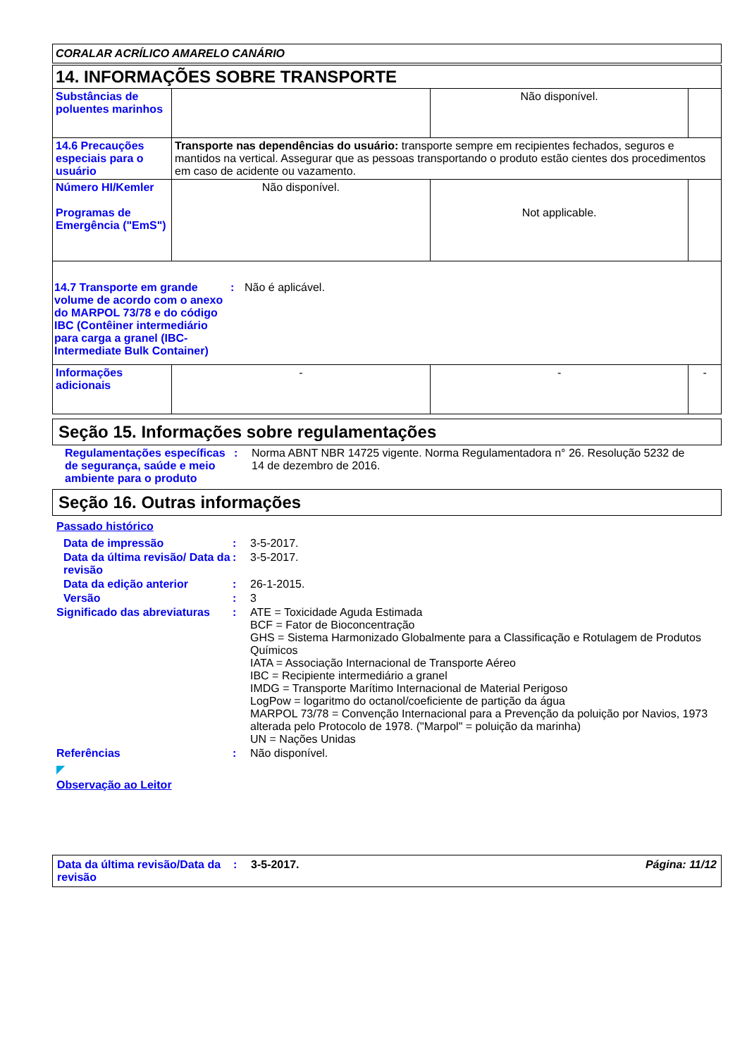CORALAR ACRÍLICO AMARELO CANÁRIO
| 14. INFORMAÇÕES SOBRE TRANSPORTE | | | |
| Substâncias de poluentes marinhos | | Não disponível. | |
| 14.6 Precauções especiais para o usuário | Transporte nas dependências do usuário: transporte sempre em recipientes fechados, seguros e mantidos na vertical. Assegurar que as pessoas transportando o produto estão cientes dos procedimentos em caso de acidente ou vazamento. | | |
| Número HI/Kemler Programas de Emergência ("EmS") | Não disponível. | Not applicable. | |
| 14.7 Transporte em grande volume de acordo com o anexo do MARPOL 73/78 e do código IBC (Contêiner intermediário para carga a granel (IBC-Intermediate Bulk Container) : Não é aplicável. | | | |
| Informações adicionais | - | - | - |
Seção 15. Informações sobre regulamentações
Regulamentações específicas de segurança, saúde e meio ambiente para o produto
: Norma ABNT NBR 14725 vigente. Norma Regulamentadora n° 26. Resolução 5232 de 14 de dezembro de 2016.
Seção 16. Outras informações
Passado histórico
Data de impressão : 3-5-2017.
Data da última revisão/ Data da revisão
: 3-5-2017.
Data da edição anterior : 26-1-2015.
Versão : 3
Significado das abreviaturas
: ATE = Toxicidade Aguda Estimada
BCF = Fator de Bioconcentração
GHS = Sistema Harmonizado Globalmente para a Classificação e Rotulagem de Produtos Químicos
IATA = Associação Internacional de Transporte Aéreo
IBC = Recipiente intermediário a granel
IMDG = Transporte Marítimo Internacional de Material Perigoso
LogPow = logaritmo do octanol/coeficiente de partição da água
MARPOL 73/78 = Convenção Internacional para a Prevenção da poluição por Navios, 1973 alterada pelo Protocolo de 1978. ("Marpol" = poluição da marinha)
UN = Nações Unidas
Referências : Não disponível.
◤
Observação ao Leitor
Data da última revisão/Data da revisão
: 3-5-2017. Página: 11/12